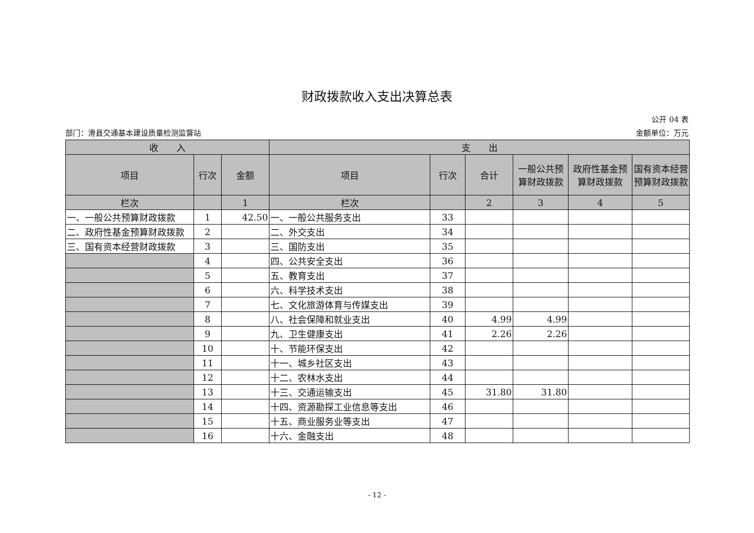财政拨款收入支出决算总表
公开 04 表
部门：滑县交通基本建设质量检测监督站 金额单位：万元
| 收 入 | | | 支 出 | | | | | |
| --- | --- | --- | --- | --- | --- | --- | --- | --- |
| 项目 | 行次 | 金额 | 项目 | 行次 | 合计 | 一般公共预算财政拨款 | 政府性基金预算财政拨款 | 国有资本经营预算财政拨款 |
| 栏次 | | 1 | 栏次 | | 2 | 3 | 4 | 5 |
| 一、一般公共预算财政拨款 | 1 | 42.50 | 一、一般公共服务支出 | 33 | | | | |
| 二、政府性基金预算财政拨款 | 2 | | 二、外交支出 | 34 | | | | |
| 三、国有资本经营财政拨款 | 3 | | 三、国防支出 | 35 | | | | |
| | 4 | | 四、公共安全支出 | 36 | | | | |
| | 5 | | 五、教育支出 | 37 | | | | |
| | 6 | | 六、科学技术支出 | 38 | | | | |
| | 7 | | 七、文化旅游体育与传媒支出 | 39 | | | | |
| | 8 | | 八、社会保障和就业支出 | 40 | 4.99 | 4.99 | | |
| | 9 | | 九、卫生健康支出 | 41 | 2.26 | 2.26 | | |
| | 10 | | 十、节能环保支出 | 42 | | | | |
| | 11 | | 十一、城乡社区支出 | 43 | | | | |
| | 12 | | 十二、农林水支出 | 44 | | | | |
| | 13 | | 十三、交通运输支出 | 45 | 31.80 | 31.80 | | |
| | 14 | | 十四、资源勘探工业信息等支出 | 46 | | | | |
| | 15 | | 十五、商业服务业等支出 | 47 | | | | |
| | 16 | | 十六、金融支出 | 48 | | | | |
- 12 -